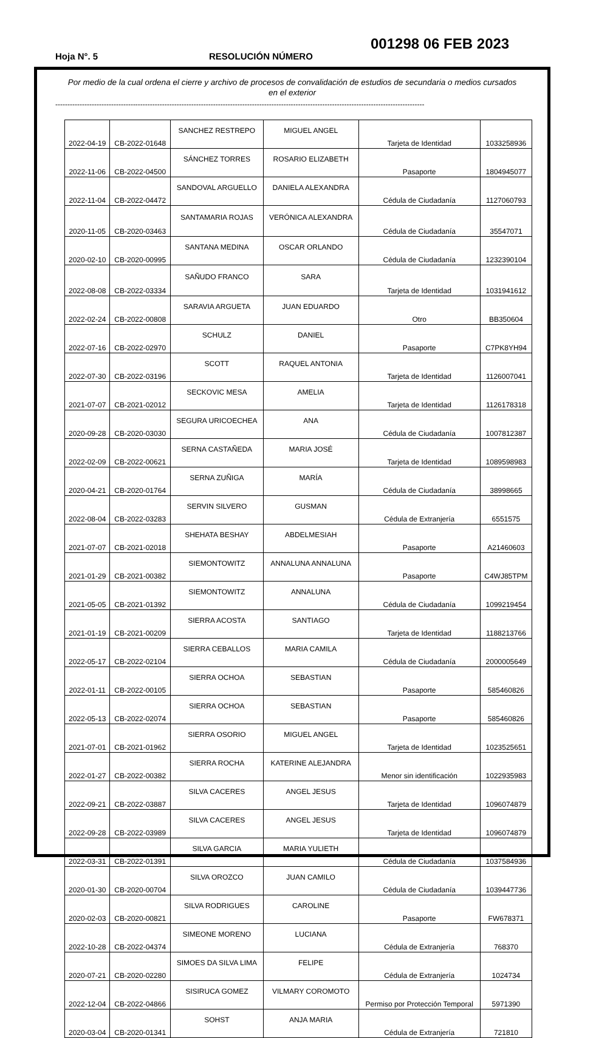001298 06 FEB 2023
Hoja N°. 5 RESOLUCIÓN NÚMERO
Por medio de la cual ordena el cierre y archivo de procesos de convalidación de estudios de secundaria o medios cursados en el exterior
--------------------------------------------------------------------------------------------------------------------------------------------------------
| 2022-04-19 | CB-2022-01648 | SANCHEZ RESTREPO | MIGUEL ANGEL | Tarjeta de Identidad | 1033258936 |
| 2022-11-06 | CB-2022-04500 | SÁNCHEZ TORRES | ROSARIO ELIZABETH | Pasaporte | 1804945077 |
| 2022-11-04 | CB-2022-04472 | SANDOVAL ARGUELLO | DANIELA ALEXANDRA | Cédula de Ciudadanía | 1127060793 |
| 2020-11-05 | CB-2020-03463 | SANTAMARIA ROJAS | VERÓNICA ALEXANDRA | Cédula de Ciudadanía | 35547071 |
| 2020-02-10 | CB-2020-00995 | SANTANA MEDINA | OSCAR ORLANDO | Cédula de Ciudadanía | 1232390104 |
| 2022-08-08 | CB-2022-03334 | SAÑUDO FRANCO | SARA | Tarjeta de Identidad | 1031941612 |
| 2022-02-24 | CB-2022-00808 | SARAVIA ARGUETA | JUAN EDUARDO | Otro | BB350604 |
| 2022-07-16 | CB-2022-02970 | SCHULZ | DANIEL | Pasaporte | C7PK8YH94 |
| 2022-07-30 | CB-2022-03196 | SCOTT | RAQUEL ANTONIA | Tarjeta de Identidad | 1126007041 |
| 2021-07-07 | CB-2021-02012 | SECKOVIC MESA | AMELIA | Tarjeta de Identidad | 1126178318 |
| 2020-09-28 | CB-2020-03030 | SEGURA URICOECHEA | ANA | Cédula de Ciudadanía | 1007812387 |
| 2022-02-09 | CB-2022-00621 | SERNA CASTAÑEDA | MARIA JOSÉ | Tarjeta de Identidad | 1089598983 |
| 2020-04-21 | CB-2020-01764 | SERNA ZUÑIGA | MARÍA | Cédula de Ciudadanía | 38998665 |
| 2022-08-04 | CB-2022-03283 | SERVIN SILVERO | GUSMAN | Cédula de Extranjería | 6551575 |
| 2021-07-07 | CB-2021-02018 | SHEHATA BESHAY | ABDELMESIAH | Pasaporte | A21460603 |
| 2021-01-29 | CB-2021-00382 | SIEMONTOWITZ | ANNALUNA ANNALUNA | Pasaporte | C4WJ85TPM |
| 2021-05-05 | CB-2021-01392 | SIEMONTOWITZ | ANNALUNA | Cédula de Ciudadanía | 1099219454 |
| 2021-01-19 | CB-2021-00209 | SIERRA ACOSTA | SANTIAGO | Tarjeta de Identidad | 1188213766 |
| 2022-05-17 | CB-2022-02104 | SIERRA CEBALLOS | MARIA CAMILA | Cédula de Ciudadanía | 2000005649 |
| 2022-01-11 | CB-2022-00105 | SIERRA OCHOA | SEBASTIAN | Pasaporte | 585460826 |
| 2022-05-13 | CB-2022-02074 | SIERRA OCHOA | SEBASTIAN | Pasaporte | 585460826 |
| 2021-07-01 | CB-2021-01962 | SIERRA OSORIO | MIGUEL ANGEL | Tarjeta de Identidad | 1023525651 |
| 2022-01-27 | CB-2022-00382 | SIERRA ROCHA | KATERINE ALEJANDRA | Menor sin identificación | 1022935983 |
| 2022-09-21 | CB-2022-03887 | SILVA CACERES | ANGEL JESUS | Tarjeta de Identidad | 1096074879 |
| 2022-09-28 | CB-2022-03989 | SILVA CACERES | ANGEL JESUS | Tarjeta de Identidad | 1096074879 |
| 2022-03-31 | CB-2022-01391 | SILVA GARCIA | MARIA YULIETH | Cédula de Ciudadanía | 1037584936 |
| 2020-01-30 | CB-2020-00704 | SILVA OROZCO | JUAN CAMILO | Cédula de Ciudadanía | 1039447736 |
| 2020-02-03 | CB-2020-00821 | SILVA RODRIGUES | CAROLINE | Pasaporte | FW678371 |
| 2022-10-28 | CB-2022-04374 | SIMEONE MORENO | LUCIANA | Cédula de Extranjería | 768370 |
| 2020-07-21 | CB-2020-02280 | SIMOES DA SILVA LIMA | FELIPE | Cédula de Extranjería | 1024734 |
| 2022-12-04 | CB-2022-04866 | SISIRUCA GOMEZ | VILMARY COROMOTO | Permiso por Protección Temporal | 5971390 |
| 2020-03-04 | CB-2020-01341 | SOHST | ANJA MARIA | Cédula de Extranjería | 721810 |